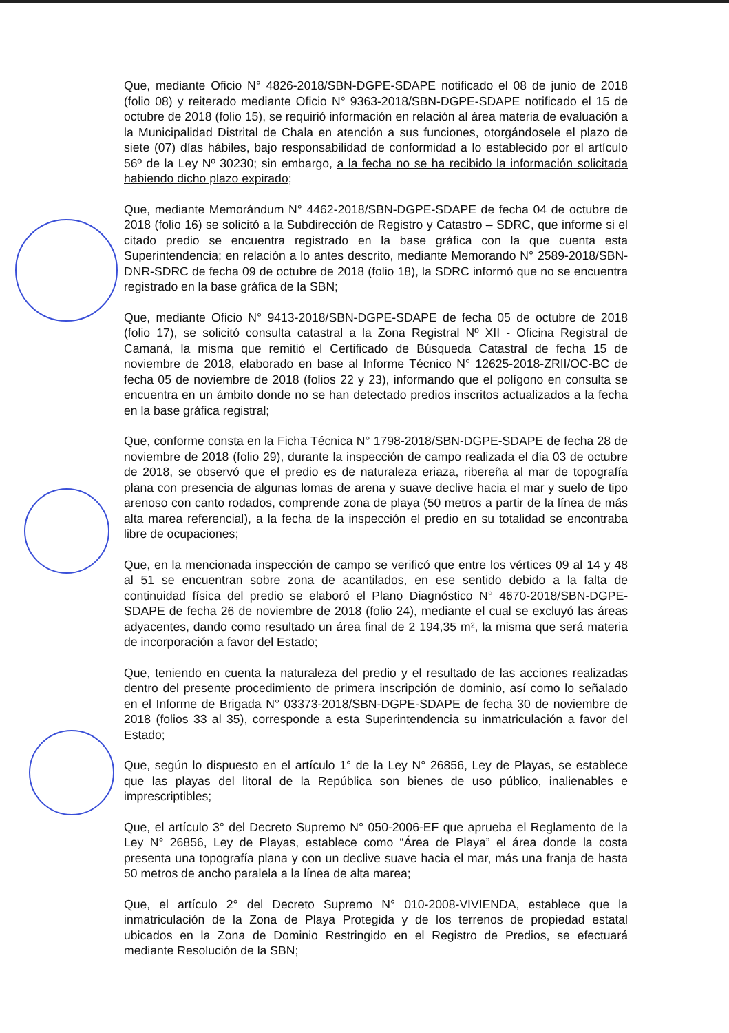Que, mediante Oficio N° 4826-2018/SBN-DGPE-SDAPE notificado el 08 de junio de 2018 (folio 08) y reiterado mediante Oficio N° 9363-2018/SBN-DGPE-SDAPE notificado el 15 de octubre de 2018 (folio 15), se requirió información en relación al área materia de evaluación a la Municipalidad Distrital de Chala en atención a sus funciones, otorgándosele el plazo de siete (07) días hábiles, bajo responsabilidad de conformidad a lo establecido por el artículo 56º de la Ley Nº 30230; sin embargo, a la fecha no se ha recibido la información solicitada habiendo dicho plazo expirado;
Que, mediante Memorándum N° 4462-2018/SBN-DGPE-SDAPE de fecha 04 de octubre de 2018 (folio 16) se solicitó a la Subdirección de Registro y Catastro – SDRC, que informe si el citado predio se encuentra registrado en la base gráfica con la que cuenta esta Superintendencia; en relación a lo antes descrito, mediante Memorando N° 2589-2018/SBN-DNR-SDRC de fecha 09 de octubre de 2018 (folio 18), la SDRC informó que no se encuentra registrado en la base gráfica de la SBN;
Que, mediante Oficio N° 9413-2018/SBN-DGPE-SDAPE de fecha 05 de octubre de 2018 (folio 17), se solicitó consulta catastral a la Zona Registral Nº XII - Oficina Registral de Camaná, la misma que remitió el Certificado de Búsqueda Catastral de fecha 15 de noviembre de 2018, elaborado en base al Informe Técnico N° 12625-2018-ZRII/OC-BC de fecha 05 de noviembre de 2018 (folios 22 y 23), informando que el polígono en consulta se encuentra en un ámbito donde no se han detectado predios inscritos actualizados a la fecha en la base gráfica registral;
Que, conforme consta en la Ficha Técnica N° 1798-2018/SBN-DGPE-SDAPE de fecha 28 de noviembre de 2018 (folio 29), durante la inspección de campo realizada el día 03 de octubre de 2018, se observó que el predio es de naturaleza eriaza, ribereña al mar de topografía plana con presencia de algunas lomas de arena y suave declive hacia el mar y suelo de tipo arenoso con canto rodados, comprende zona de playa (50 metros a partir de la línea de más alta marea referencial), a la fecha de la inspección el predio en su totalidad se encontraba libre de ocupaciones;
Que, en la mencionada inspección de campo se verificó que entre los vértices 09 al 14 y 48 al 51 se encuentran sobre zona de acantilados, en ese sentido debido a la falta de continuidad física del predio se elaboró el Plano Diagnóstico N° 4670-2018/SBN-DGPE-SDAPE de fecha 26 de noviembre de 2018 (folio 24), mediante el cual se excluyó las áreas adyacentes, dando como resultado un área final de 2 194,35 m², la misma que será materia de incorporación a favor del Estado;
Que, teniendo en cuenta la naturaleza del predio y el resultado de las acciones realizadas dentro del presente procedimiento de primera inscripción de dominio, así como lo señalado en el Informe de Brigada N° 03373-2018/SBN-DGPE-SDAPE de fecha 30 de noviembre de 2018 (folios 33 al 35), corresponde a esta Superintendencia su inmatriculación a favor del Estado;
Que, según lo dispuesto en el artículo 1° de la Ley N° 26856, Ley de Playas, se establece que las playas del litoral de la República son bienes de uso público, inalienables e imprescriptibles;
Que, el artículo 3° del Decreto Supremo N° 050-2006-EF que aprueba el Reglamento de la Ley N° 26856, Ley de Playas, establece como “Área de Playa” el área donde la costa presenta una topografía plana y con un declive suave hacia el mar, más una franja de hasta 50 metros de ancho paralela a la línea de alta marea;
Que, el artículo 2° del Decreto Supremo N° 010-2008-VIVIENDA, establece que la inmatriculación de la Zona de Playa Protegida y de los terrenos de propiedad estatal ubicados en la Zona de Dominio Restringido en el Registro de Predios, se efectuará mediante Resolución de la SBN;